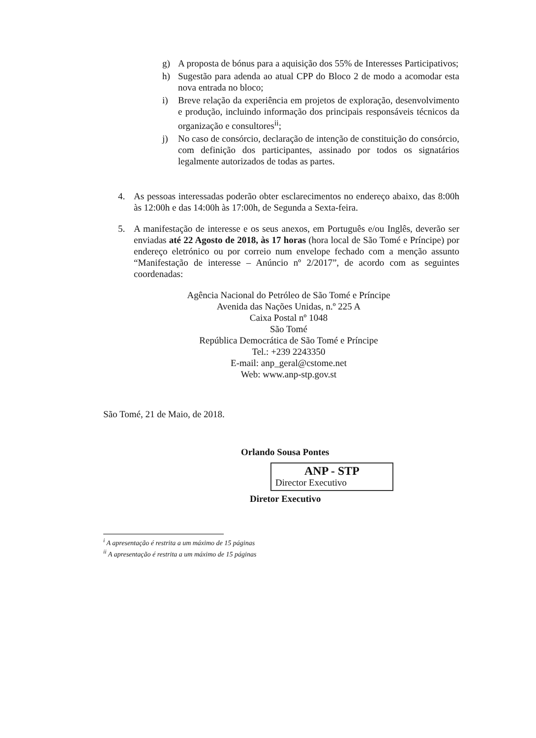g) A proposta de bónus para a aquisição dos 55% de Interesses Participativos;
h) Sugestão para adenda ao atual CPP do Bloco 2 de modo a acomodar esta nova entrada no bloco;
i) Breve relação da experiência em projetos de exploração, desenvolvimento e produção, incluindo informação dos principais responsáveis técnicos da organização e consultores<sup>ii</sup>;
j) No caso de consórcio, declaração de intenção de constituição do consórcio, com definição dos participantes, assinado por todos os signatários legalmente autorizados de todas as partes.
4. As pessoas interessadas poderão obter esclarecimentos no endereço abaixo, das 8:00h às 12:00h e das 14:00h às 17:00h, de Segunda a Sexta-feira.
5. A manifestação de interesse e os seus anexos, em Português e/ou Inglês, deverão ser enviadas até 22 Agosto de 2018, às 17 horas (hora local de São Tomé e Príncipe) por endereço eletrónico ou por correio num envelope fechado com a menção assunto “Manifestação de interesse – Anúncio nº 2/2017”, de acordo com as seguintes coordenadas:
Agência Nacional do Petróleo de São Tomé e Príncipe
Avenida das Nações Unidas, n.º 225 A
Caixa Postal nº 1048
São Tomé
República Democrática de São Tomé e Príncipe
Tel.: +239 2243350
E-mail: anp_geral@cstome.net
Web: www.anp-stp.gov.st
São Tomé, 21 de Maio, de 2018.
Orlando Sousa Pontes
ANP - STP
Director Executivo
Diretor Executivo
<sup>i</sup> A apresentação é restrita a um máximo de 15 páginas
<sup>ii</sup> A apresentação é restrita a um máximo de 15 páginas